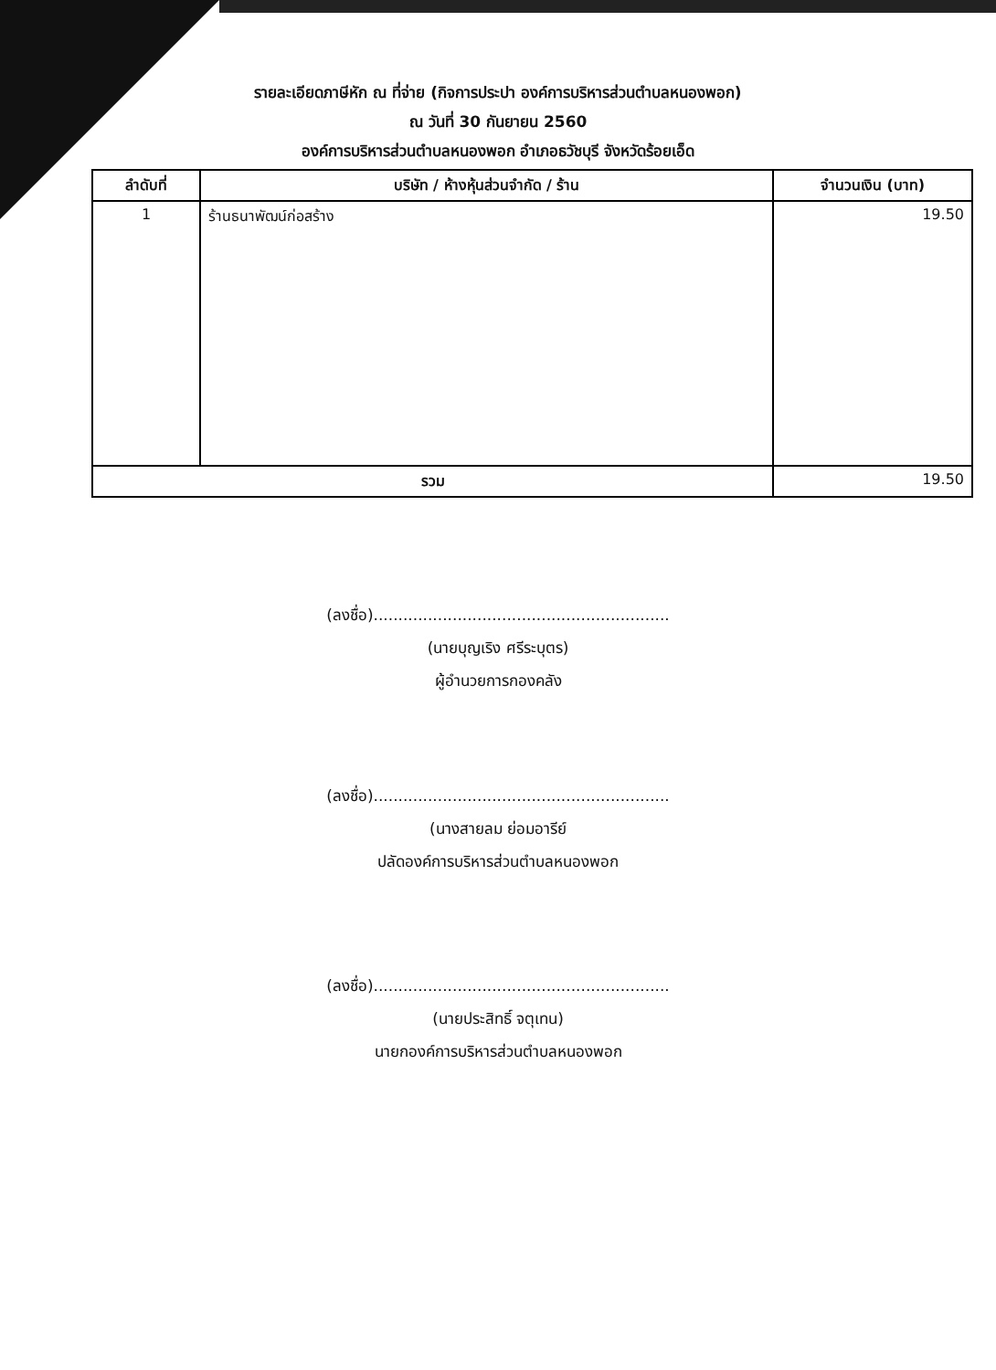รายละเอียดภาษีหัก ณ ที่จ่าย (กิจการประปา องค์การบริหารส่วนตำบลหนองพอก)
ณ วันที่ 30 กันยายน 2560
องค์การบริหารส่วนตำบลหนองพอก อำเภอธวัชบุรี จังหวัดร้อยเอ็ด
| ลำดับที่ | บริษัท / ห้างหุ้นส่วนจำกัด / ร้าน | จำนวนเงิน (บาท) |
| --- | --- | --- |
| 1 | ร้านธนาพัฒน์ก่อสร้าง | 19.50 |
| รวม | | 19.50 |
(ลงชื่อ)............................................................
(นายบุญเริง ศรีระบุตร)
ผู้อำนวยการกองคลัง
(ลงชื่อ)............................................................
(นางสายลม ย่อมอารีย์
ปลัดองค์การบริหารส่วนตำบลหนองพอก
(ลงชื่อ)............................................................
(นายประสิทธิ์ จตุเทน)
นายกองค์การบริหารส่วนตำบลหนองพอก